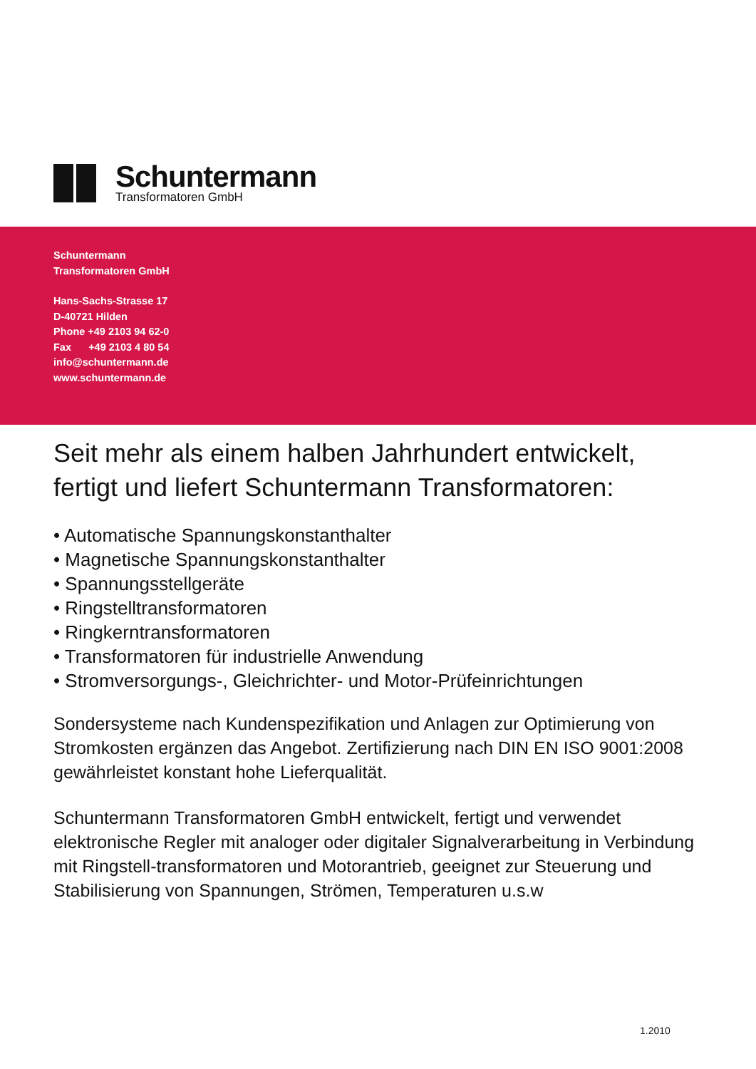Schuntermann
Transformatoren GmbH
Schuntermann
Transformatoren GmbH
Hans-Sachs-Strasse 17
D-40721 Hilden
Phone +49 2103 94 62-0
Fax +49 2103 4 80 54
info@schuntermann.de
www.schuntermann.de
Seit mehr als einem halben Jahrhundert entwickelt,
fertigt und liefert Schuntermann Transformatoren:
• Automatische Spannungskonstanthalter
• Magnetische Spannungskonstanthalter
• Spannungsstellgeräte
• Ringstelltransformatoren
• Ringkerntransformatoren
• Transformatoren für industrielle Anwendung
• Stromversorgungs-, Gleichrichter- und Motor-Prüfeinrichtungen
Sondersysteme nach Kundenspezifikation und Anlagen zur Optimierung von Stromkosten ergänzen das Angebot. Zertifizierung nach DIN EN ISO 9001:2008 gewährleistet konstant hohe Lieferqualität.
Schuntermann Transformatoren GmbH entwickelt, fertigt und verwendet elektronische Regler mit analoger oder digitaler Signalverarbeitung in Verbindung mit Ringstell-transformatoren und Motorantrieb, geeignet zur Steuerung und Stabilisierung von Spannungen, Strömen, Temperaturen u.s.w
1.2010